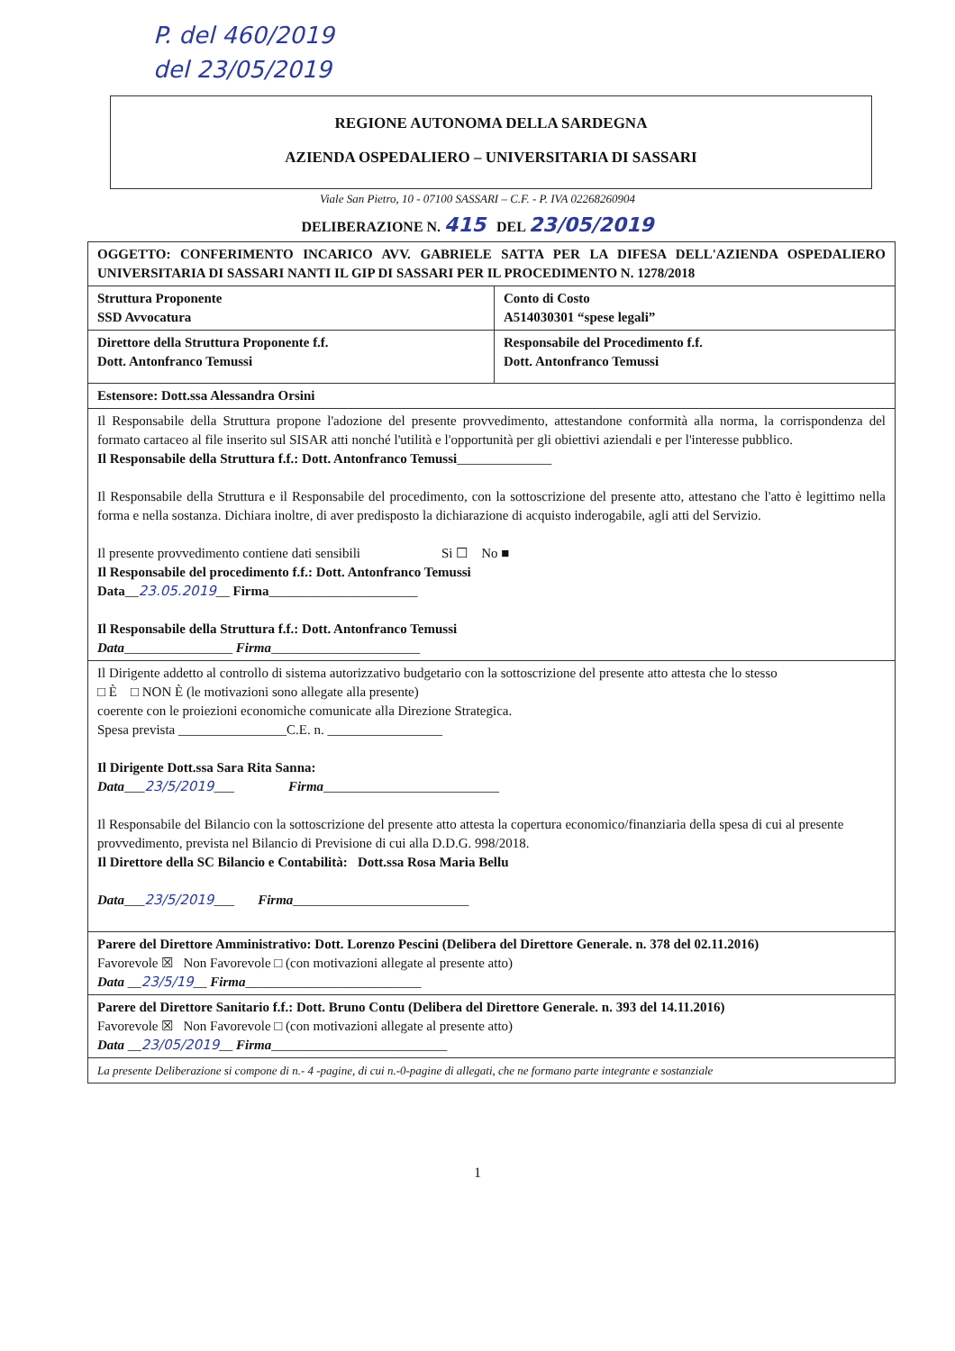P. del 460/2019
del 23/05/2019
REGIONE AUTONOMA DELLA SARDEGNA
AZIENDA OSPEDALIERO – UNIVERSITARIA DI SASSARI
Viale San Pietro, 10 - 07100 SASSARI – C.F. - P. IVA 02268260904
DELIBERAZIONE N. 415 DEL 23/05/2019
| OGGETTO: CONFERIMENTO INCARICO AVV. GABRIELE SATTA PER LA DIFESA DELL'AZIENDA OSPEDALIERO UNIVERSITARIA DI SASSARI NANTI IL GIP DI SASSARI PER IL PROCEDIMENTO N. 1278/2018 | |
| Struttura Proponente SSD Avvocatura | Conto di Costo A514030301 “spese legali” |
| Direttore della Struttura Proponente f.f. Dott. Antonfranco Temussi | Responsabile del Procedimento f.f. Dott. Antonfranco Temussi |
| Estensore: Dott.ssa Alessandra Orsini | |
| Il Responsabile della Struttura propone l'adozione del presente provvedimento, attestandone conformità alla norma, la corrispondenza del formato cartaceo al file inserito sul SISAR atti nonché l'utilità e l'opportunità per gli obiettivi aziendali e per l'interesse pubblico. Il Responsabile della Struttura f.f.: Dott. Antonfranco Temussi ______________ Il Responsabile della Struttura e il Responsabile del procedimento, con la sottoscrizione del presente atto, attestano che l'atto è legittimo nella forma e nella sostanza. Dichiara inoltre, di aver predisposto la dichiarazione di acquisto inderogabile, agli atti del Servizio. Il presente provvedimento contiene dati sensibili Si ☐ No ■ Il Responsabile del procedimento f.f.: Dott. Antonfranco Temussi Data __ 23.05.2019 __ Firma ______________________ Il Responsabile della Struttura f.f.: Dott. Antonfranco Temussi Data ________________ Firma ______________________ | |
| Il Dirigente addetto al controllo di sistema autorizzativo budgetario con la sottoscrizione del presente atto attesta che lo stesso □ È □ NON È (le motivazioni sono allegate alla presente) coerente con le proiezioni economiche comunicate alla Direzione Strategica. Spesa prevista ________________C.E. n. _________________ Il Dirigente Dott.ssa Sara Rita Sanna: Data ___ 23/5/2019 ___ Firma __________________________ Il Responsabile del Bilancio con la sottoscrizione del presente atto attesta la copertura economico/finanziaria della spesa di cui al presente provvedimento, prevista nel Bilancio di Previsione di cui alla D.D.G. 998/2018. Il Direttore della SC Bilancio e Contabilità: Dott.ssa Rosa Maria Bellu Data ___ 23/5/2019 ___ Firma __________________________ | |
| Parere del Direttore Amministrativo: Dott. Lorenzo Pescini (Delibera del Direttore Generale. n. 378 del 02.11.2016) Favorevole ☒ Non Favorevole □ (con motivazioni allegate al presente atto) Data __ 23/5/19 __ Firma __________________________ | |
| Parere del Direttore Sanitario f.f.: Dott. Bruno Contu (Delibera del Direttore Generale. n. 393 del 14.11.2016) Favorevole ☒ Non Favorevole □ (con motivazioni allegate al presente atto) Data __ 23/05/2019 __ Firma __________________________ | |
| La presente Deliberazione si compone di n.- 4 -pagine, di cui n.-0-pagine di allegati, che ne formano parte integrante e sostanziale | |
1